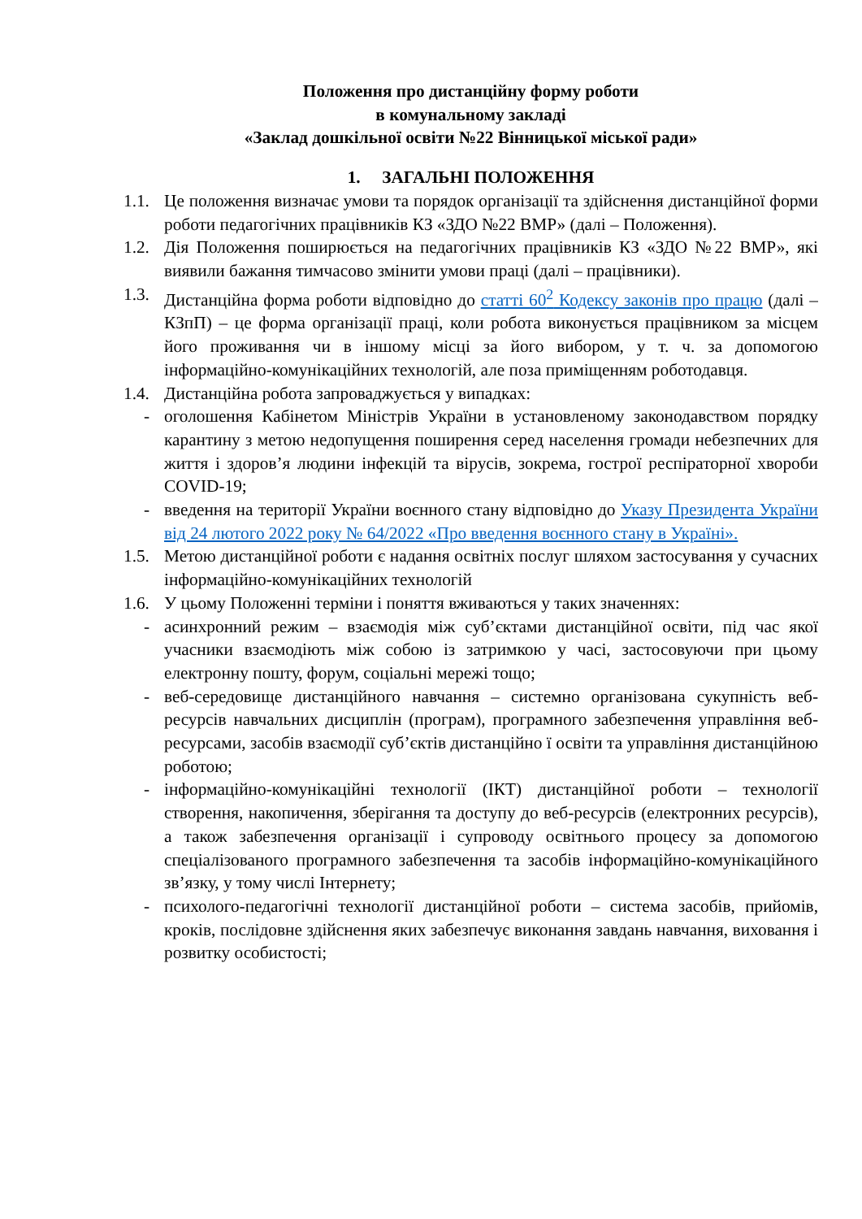Положення про дистанційну форму роботи
в комунальному закладі
«Заклад дошкільної освіти №22 Вінницької міської ради»
1. ЗАГАЛЬНІ ПОЛОЖЕННЯ
1.1. Це положення визначає умови та порядок організації та здійснення дистанційної форми роботи педагогічних працівників КЗ «ЗДО №22 ВМР» (далі – Положення).
1.2. Дія Положення поширюється на педагогічних працівників КЗ «ЗДО №22 ВМР», які виявили бажання тимчасово змінити умови праці (далі – працівники).
1.3. Дистанційна форма роботи відповідно до статті 60<sup>2</sup> Кодексу законів про працю (далі – КЗпП) – це форма організації праці, коли робота виконується працівником за місцем його проживання чи в іншому місці за його вибором, у т. ч. за допомогою інформаційно-комунікаційних технологій, але поза приміщенням роботодавця.
1.4. Дистанційна робота запроваджується у випадках:
- оголошення Кабінетом Міністрів України в установленому законодавством порядку карантину з метою недопущення поширення серед населення громади небезпечних для життя і здоров’я людини інфекцій та вірусів, зокрема, гострої респіраторної хвороби COVID-19;
- введення на території України воєнного стану відповідно до Указу Президента України від 24 лютого 2022 року № 64/2022 «Про введення воєнного стану в Україні».
1.5. Метою дистанційної роботи є надання освітніх послуг шляхом застосування у сучасних інформаційно-комунікаційних технологій
1.6. У цьому Положенні терміни і поняття вживаються у таких значеннях:
- асинхронний режим – взаємодія між суб’єктами дистанційної освіти, під час якої учасники взаємодіють між собою із затримкою у часі, застосовуючи при цьому електронну пошту, форум, соціальні мережі тощо;
- веб-середовище дистанційного навчання – системно організована сукупність веб-ресурсів навчальних дисциплін (програм), програмного забезпечення управління веб-ресурсами, засобів взаємодії суб’єктів дистанційно ї освіти та управління дистанційною роботою;
- інформаційно-комунікаційні технології (ІКТ) дистанційної роботи – технології створення, накопичення, зберігання та доступу до веб-ресурсів (електронних ресурсів), а також забезпечення організації і супроводу освітнього процесу за допомогою спеціалізованого програмного забезпечення та засобів інформаційно-комунікаційного зв’язку, у тому числі Інтернету;
- психолого-педагогічні технології дистанційної роботи – система засобів, прийомів, кроків, послідовне здійснення яких забезпечує виконання завдань навчання, виховання і розвитку особистості;